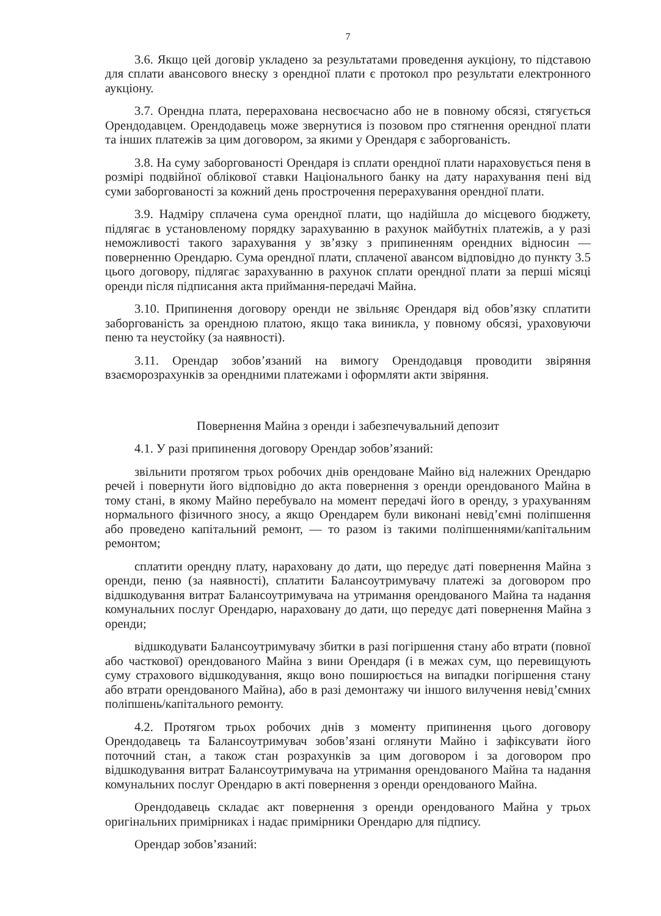7
3.6. Якщо цей договір укладено за результатами проведення аукціону, то підставою для сплати авансового внеску з орендної плати є протокол про результати електронного аукціону.
3.7. Орендна плата, перерахована несвоєчасно або не в повному обсязі, стягується Орендодавцем. Орендодавець може звернутися із позовом про стягнення орендної плати та інших платежів за цим договором, за якими у Орендаря є заборгованість.
3.8. На суму заборгованості Орендаря із сплати орендної плати нараховується пеня в розмірі подвійної облікової ставки Національного банку на дату нарахування пені від суми заборгованості за кожний день прострочення перерахування орендної плати.
3.9. Надміру сплачена сума орендної плати, що надійшла до місцевого бюджету, підлягає в установленому порядку зарахуванню в рахунок майбутніх платежів, а у разі неможливості такого зарахування у зв’язку з припиненням орендних відносин — поверненню Орендарю. Сума орендної плати, сплаченої авансом відповідно до пункту 3.5 цього договору, підлягає зарахуванню в рахунок сплати орендної плати за перші місяці оренди після підписання акта приймання-передачі Майна.
3.10. Припинення договору оренди не звільняє Орендаря від обов’язку сплатити заборгованість за орендною платою, якщо така виникла, у повному обсязі, ураховуючи пеню та неустойку (за наявності).
3.11. Орендар зобов’язаний на вимогу Орендодавця проводити звіряння взаєморозрахунків за орендними платежами і оформляти акти звіряння.
Повернення Майна з оренди і забезпечувальний депозит
4.1. У разі припинення договору Орендар зобов’язаний:
звільнити протягом трьох робочих днів орендоване Майно від належних Орендарю речей і повернути його відповідно до акта повернення з оренди орендованого Майна в тому стані, в якому Майно перебувало на момент передачі його в оренду, з урахуванням нормального фізичного зносу, а якщо Орендарем були виконані невід’ємні поліпшення або проведено капітальний ремонт, — то разом із такими поліпшеннями/капітальним ремонтом;
сплатити орендну плату, нараховану до дати, що передує даті повернення Майна з оренди, пеню (за наявності), сплатити Балансоутримувачу платежі за договором про відшкодування витрат Балансоутримувача на утримання орендованого Майна та надання комунальних послуг Орендарю, нараховану до дати, що передує даті повернення Майна з оренди;
відшкодувати Балансоутримувачу збитки в разі погіршення стану або втрати (повної або часткової) орендованого Майна з вини Орендаря (і в межах сум, що перевищують суму страхового відшкодування, якщо воно поширюється на випадки погіршення стану або втрати орендованого Майна), або в разі демонтажу чи іншого вилучення невід’ємних поліпшень/капітального ремонту.
4.2. Протягом трьох робочих днів з моменту припинення цього договору Орендодавець та Балансоутримувач зобов’язані оглянути Майно і зафіксувати його поточний стан, а також стан розрахунків за цим договором і за договором про відшкодування витрат Балансоутримувача на утримання орендованого Майна та надання комунальних послуг Орендарю в акті повернення з оренди орендованого Майна.
Орендодавець складає акт повернення з оренди орендованого Майна у трьох оригінальних примірниках і надає примірники Орендарю для підпису.
Орендар зобов’язаний: